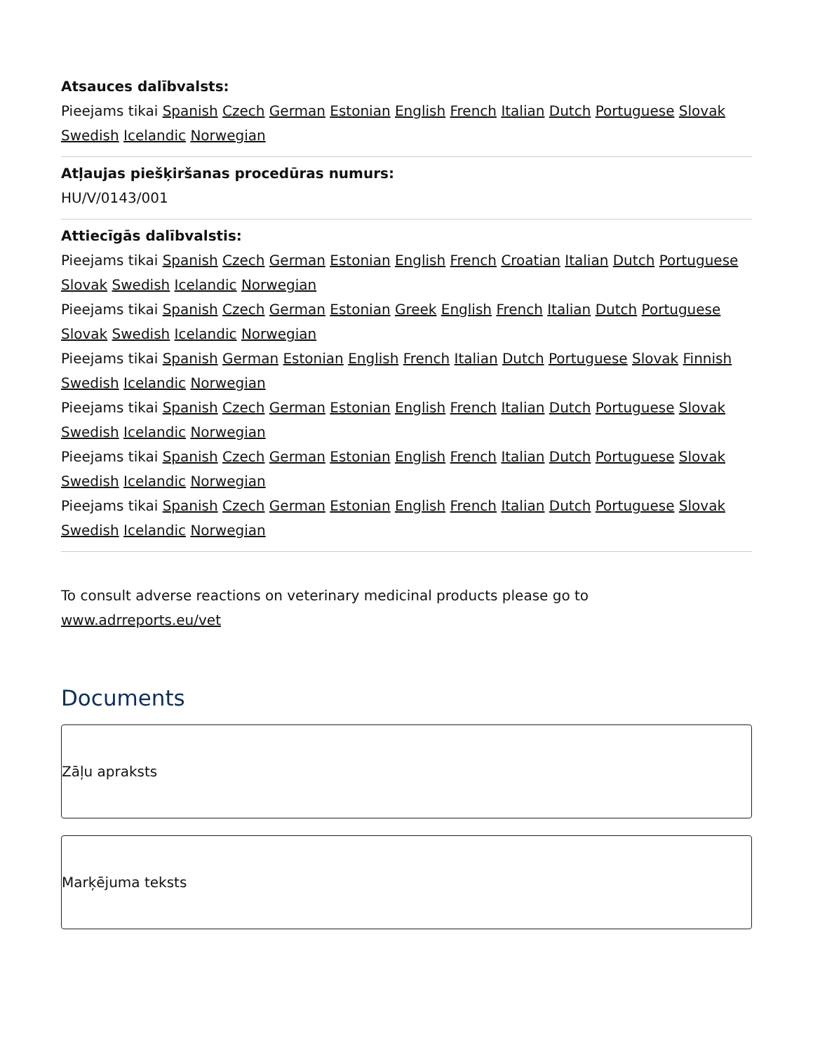Atsauces dalībvalsts:
Pieejams tikai Spanish Czech German Estonian English French Italian Dutch Portuguese Slovak Swedish Icelandic Norwegian
Atļaujas piešķiršanas procedūras numurs:
HU/V/0143/001
Attiecīgās dalībvalstis:
Pieejams tikai Spanish Czech German Estonian English French Croatian Italian Dutch Portuguese Slovak Swedish Icelandic Norwegian
Pieejams tikai Spanish Czech German Estonian Greek English French Italian Dutch Portuguese Slovak Swedish Icelandic Norwegian
Pieejams tikai Spanish German Estonian English French Italian Dutch Portuguese Slovak Finnish Swedish Icelandic Norwegian
Pieejams tikai Spanish Czech German Estonian English French Italian Dutch Portuguese Slovak Swedish Icelandic Norwegian
Pieejams tikai Spanish Czech German Estonian English French Italian Dutch Portuguese Slovak Swedish Icelandic Norwegian
Pieejams tikai Spanish Czech German Estonian English French Italian Dutch Portuguese Slovak Swedish Icelandic Norwegian
To consult adverse reactions on veterinary medicinal products please go to www.adrreports.eu/vet
Documents
Zāļu apraksts
Marķējuma teksts